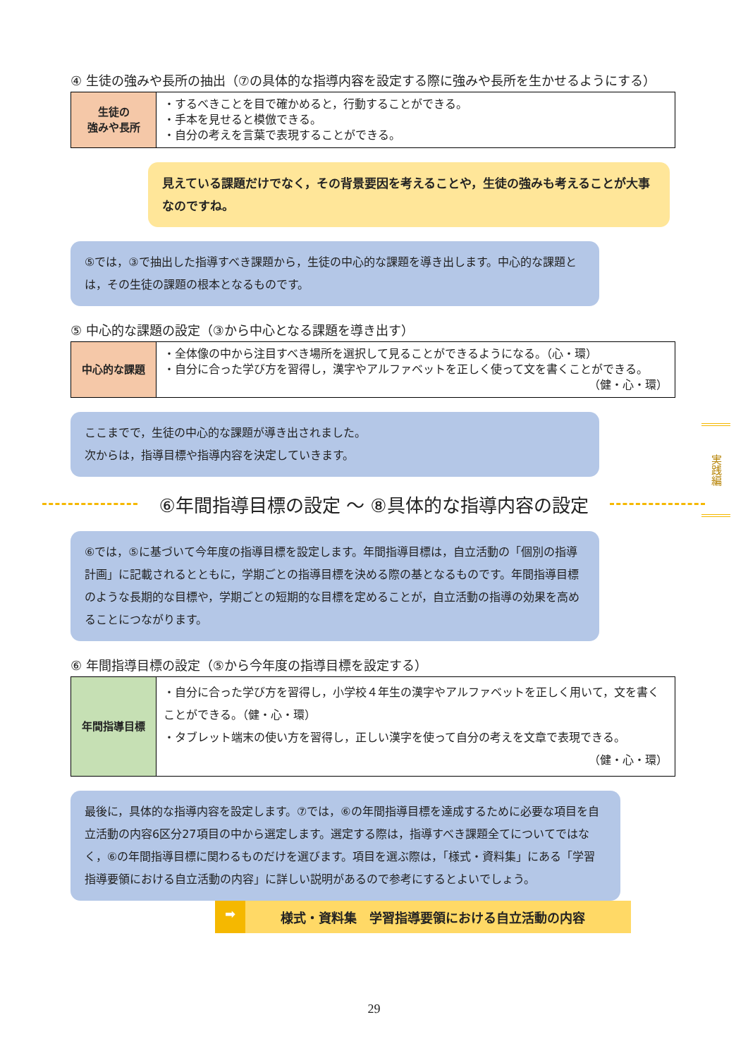④ 生徒の強みや長所の抽出（⑦の具体的な指導内容を設定する際に強みや長所を生かせるようにする）
| 生徒の 強みや長所 | ・するべきことを目で確かめると，行動することができる。 ・手本を見せると模倣できる。 ・自分の考えを言葉で表現することができる。 |
見えている課題だけでなく，その背景要因を考えることや，生徒の強みも考えることが大事なのですね。
⑤では，③で抽出した指導すべき課題から，生徒の中心的な課題を導き出します。中心的な課題とは，その生徒の課題の根本となるものです。
⑤ 中心的な課題の設定（③から中心となる課題を導き出す）
| 中心的な課題 | ・全体像の中から注目すべき場所を選択して見ることができるようになる。（心・環） ・自分に合った学び方を習得し，漢字やアルファベットを正しく使って文を書くことができる。 （健・心・環） |
ここまでで，生徒の中心的な課題が導き出されました。
次からは，指導目標や指導内容を決定していきます。
⑥年間指導目標の設定 ～ ⑧具体的な指導内容の設定
⑥では，⑤に基づいて今年度の指導目標を設定します。年間指導目標は，自立活動の「個別の指導計画」に記載されるとともに，学期ごとの指導目標を決める際の基となるものです。年間指導目標のような長期的な目標や，学期ごとの短期的な目標を定めることが，自立活動の指導の効果を高めることにつながります。
⑥ 年間指導目標の設定（⑤から今年度の指導目標を設定する）
| 年間指導目標 | ・自分に合った学び方を習得し，小学校４年生の漢字やアルファベットを正しく用いて，文を書くことができる。（健・心・環） ・タブレット端末の使い方を習得し，正しい漢字を使って自分の考えを文章で表現できる。 （健・心・環） |
最後に，具体的な指導内容を設定します。⑦では，⑥の年間指導目標を達成するために必要な項目を自立活動の内容6区分27項目の中から選定します。選定する際は，指導すべき課題全てについてではなく，⑥の年間指導目標に関わるものだけを選びます。項目を選ぶ際は，「様式・資料集」にある「学習指導要領における自立活動の内容」に詳しい説明があるので参考にするとよいでしょう。
➡ 様式・資料集　学習指導要領における自立活動の内容
実践編
29